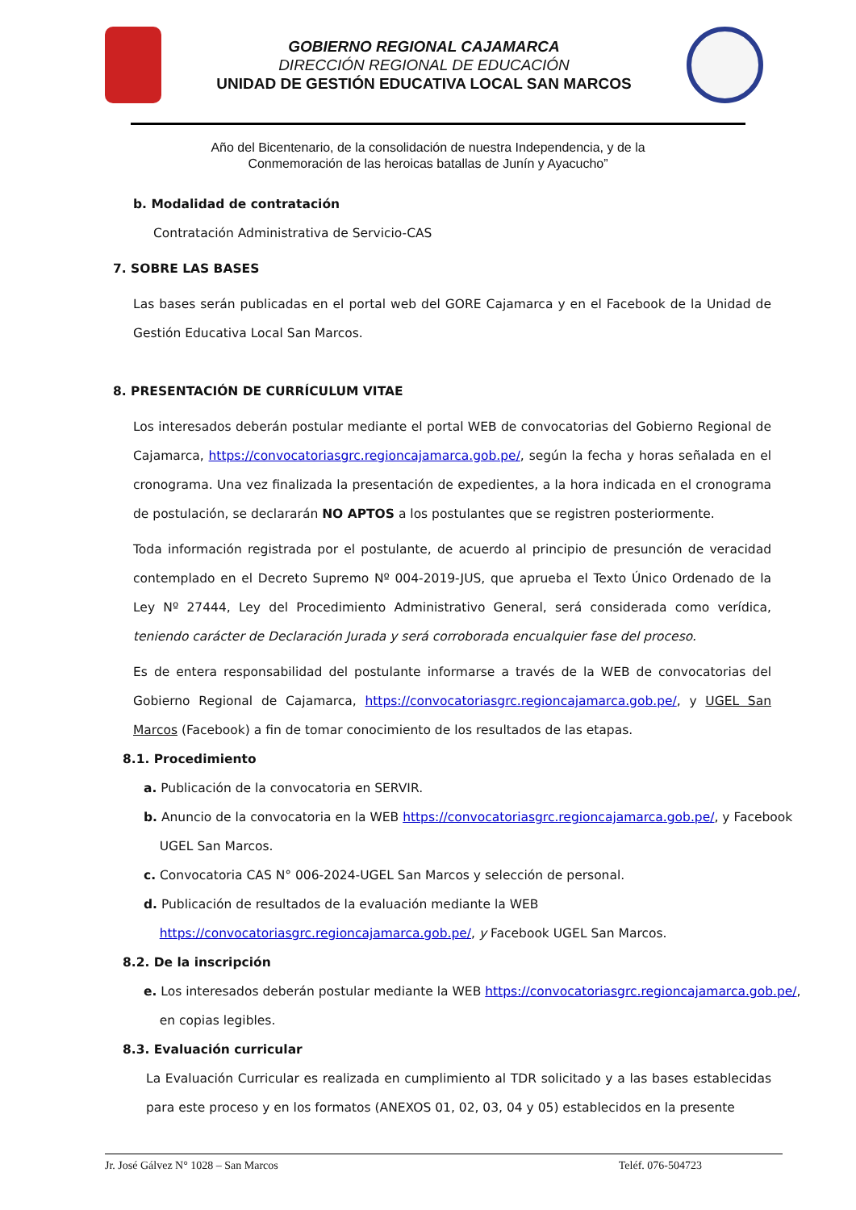GOBIERNO REGIONAL CAJAMARCA
DIRECCIÓN REGIONAL DE EDUCACIÓN
UNIDAD DE GESTIÓN EDUCATIVA LOCAL SAN MARCOS
Año del Bicentenario, de la consolidación de nuestra Independencia, y de la
Conmemoración de las heroicas batallas de Junín y Ayacucho”
b. Modalidad de contratación
Contratación Administrativa de Servicio-CAS
7. SOBRE LAS BASES
Las bases serán publicadas en el portal web del GORE Cajamarca y en el Facebook de la Unidad de Gestión Educativa Local San Marcos.
8. PRESENTACIÓN DE CURRÍCULUM VITAE
Los interesados deberán postular mediante el portal WEB de convocatorias del Gobierno Regional de Cajamarca, https://convocatoriasgrc.regioncajamarca.gob.pe/, según la fecha y horas señalada en el cronograma. Una vez finalizada la presentación de expedientes, a la hora indicada en el cronograma de postulación, se declararán NO APTOS a los postulantes que se registren posteriormente.
Toda información registrada por el postulante, de acuerdo al principio de presunción de veracidad contemplado en el Decreto Supremo Nº 004-2019-JUS, que aprueba el Texto Único Ordenado de la Ley Nº 27444, Ley del Procedimiento Administrativo General, será considerada como verídica, teniendo carácter de Declaración Jurada y será corroborada encualquier fase del proceso.
Es de entera responsabilidad del postulante informarse a través de la WEB de convocatorias del Gobierno Regional de Cajamarca, https://convocatoriasgrc.regioncajamarca.gob.pe/, y UGEL San Marcos (Facebook) a fin de tomar conocimiento de los resultados de las etapas.
8.1. Procedimiento
a. Publicación de la convocatoria en SERVIR.
b. Anuncio de la convocatoria en la WEB https://convocatoriasgrc.regioncajamarca.gob.pe/, y Facebook
UGEL San Marcos.
c. Convocatoria CAS N° 006-2024-UGEL San Marcos y selección de personal.
d. Publicación de resultados de la evaluación mediante la WEB
https://convocatoriasgrc.regioncajamarca.gob.pe/, y Facebook UGEL San Marcos.
8.2. De la inscripción
e. Los interesados deberán postular mediante la WEB https://convocatoriasgrc.regioncajamarca.gob.pe/,
en copias legibles.
8.3. Evaluación curricular
La Evaluación Curricular es realizada en cumplimiento al TDR solicitado y a las bases establecidas para este proceso y en los formatos (ANEXOS 01, 02, 03, 04 y 05) establecidos en la presente
Jr. José Gálvez N° 1028 – San Marcos Teléf. 076-504723